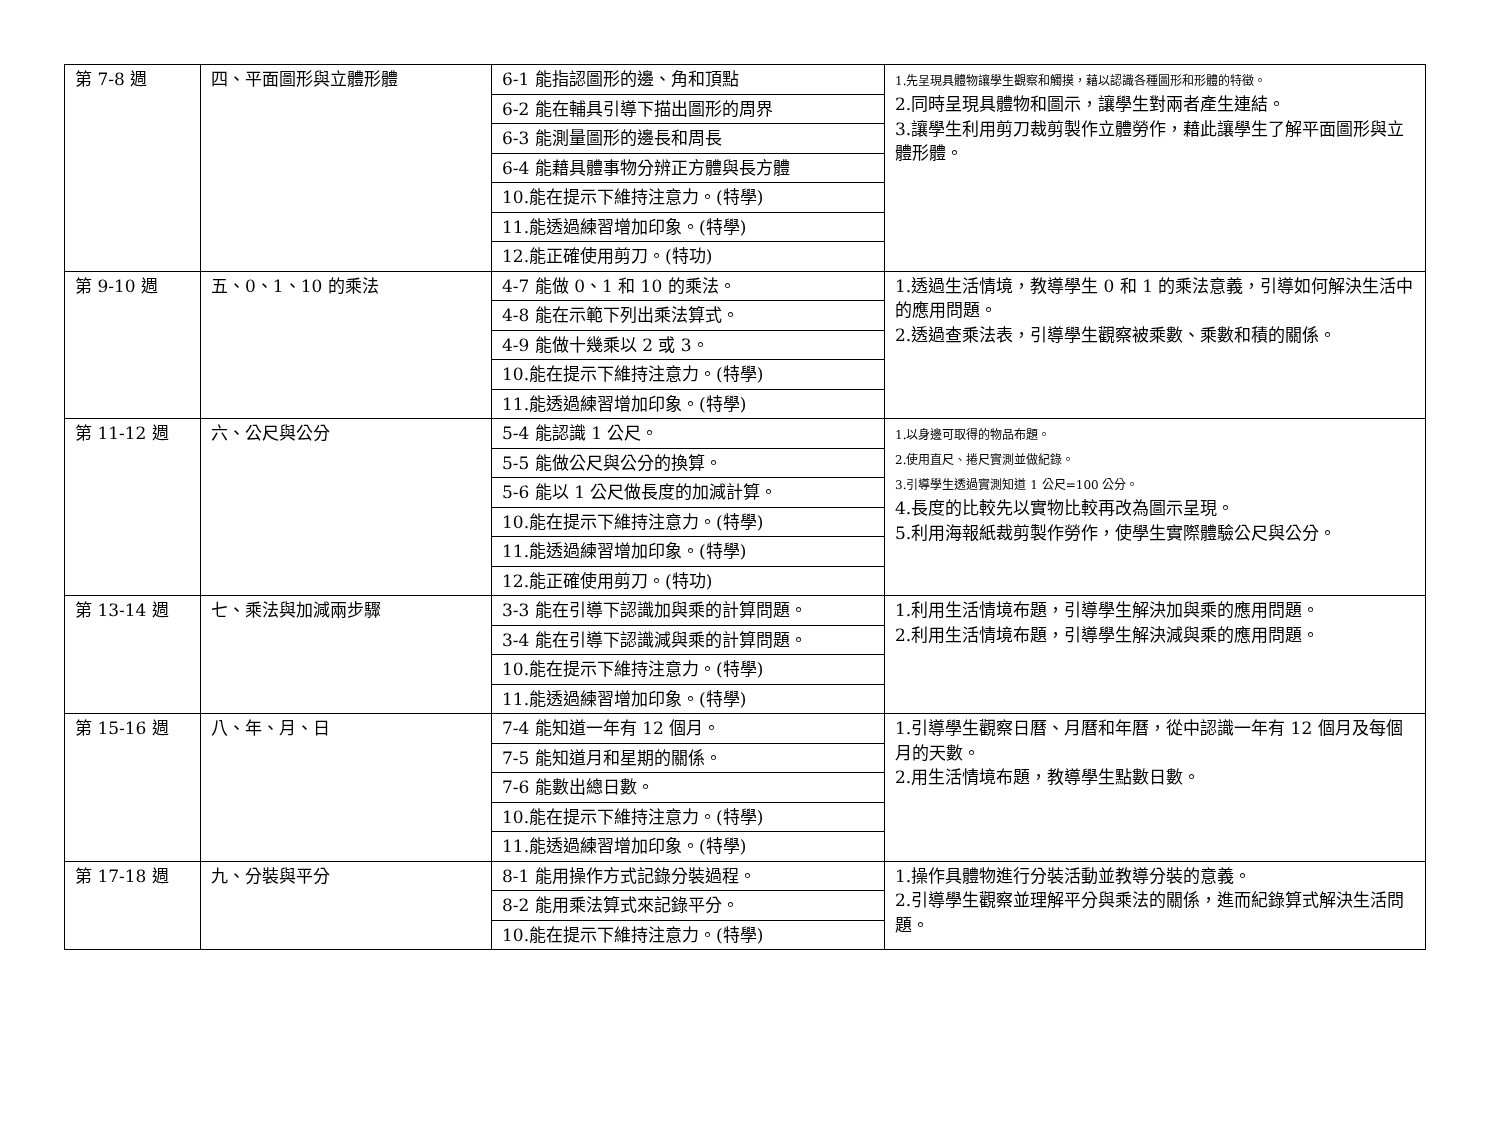| 第 7-8 週 | 四、平面圖形與立體形體 | 6-1 能指認圖形的邊、角和頂點 | 1.先呈現具體物讓學生觀察和觸摸，藉以認識各種圖形和形體的特徵。 2.同時呈現具體物和圖示，讓學生對兩者產生連結。 3.讓學生利用剪刀裁剪製作立體勞作，藉此讓學生了解平面圖形與立體形體。 |
| | | 6-2 能在輔具引導下描出圖形的周界 | |
| | | 6-3 能測量圖形的邊長和周長 | |
| | | 6-4 能藉具體事物分辨正方體與長方體 | |
| | | 10.能在提示下維持注意力。(特學) | |
| | | 11.能透過練習增加印象。(特學) | |
| | | 12.能正確使用剪刀。(特功) | |
| 第 9-10 週 | 五、0、1、10 的乘法 | 4-7 能做 0、1 和 10 的乘法。 | 1.透過生活情境，教導學生 0 和 1 的乘法意義，引導如何解決生活中的應用問題。 2.透過查乘法表，引導學生觀察被乘數、乘數和積的關係。 |
| | | 4-8 能在示範下列出乘法算式。 | |
| | | 4-9 能做十幾乘以 2 或 3。 | |
| | | 10.能在提示下維持注意力。(特學) | |
| | | 11.能透過練習增加印象。(特學) | |
| 第 11-12 週 | 六、公尺與公分 | 5-4 能認識 1 公尺。 | 1.以身邊可取得的物品布題。 2.使用直尺、捲尺實測並做紀錄。 3.引導學生透過實測知道 1 公尺=100 公分。 4.長度的比較先以實物比較再改為圖示呈現。 5.利用海報紙裁剪製作勞作，使學生實際體驗公尺與公分。 |
| | | 5-5 能做公尺與公分的換算。 | |
| | | 5-6 能以 1 公尺做長度的加減計算。 | |
| | | 10.能在提示下維持注意力。(特學) | |
| | | 11.能透過練習增加印象。(特學) | |
| | | 12.能正確使用剪刀。(特功) | |
| 第 13-14 週 | 七、乘法與加減兩步驟 | 3-3 能在引導下認識加與乘的計算問題。 | 1.利用生活情境布題，引導學生解決加與乘的應用問題。 2.利用生活情境布題，引導學生解決減與乘的應用問題。 |
| | | 3-4 能在引導下認識減與乘的計算問題。 | |
| | | 10.能在提示下維持注意力。(特學) | |
| | | 11.能透過練習增加印象。(特學) | |
| 第 15-16 週 | 八、年、月、日 | 7-4 能知道一年有 12 個月。 | 1.引導學生觀察日曆、月曆和年曆，從中認識一年有 12 個月及每個月的天數。 2.用生活情境布題，教導學生點數日數。 |
| | | 7-5 能知道月和星期的關係。 | |
| | | 7-6 能數出總日數。 | |
| | | 10.能在提示下維持注意力。(特學) | |
| | | 11.能透過練習增加印象。(特學) | |
| 第 17-18 週 | 九、分裝與平分 | 8-1 能用操作方式記錄分裝過程。 | 1.操作具體物進行分裝活動並教導分裝的意義。 2.引導學生觀察並理解平分與乘法的關係，進而紀錄算式解決生活問題。 |
| | | 8-2 能用乘法算式來記錄平分。 | |
| | | 10.能在提示下維持注意力。(特學) | |